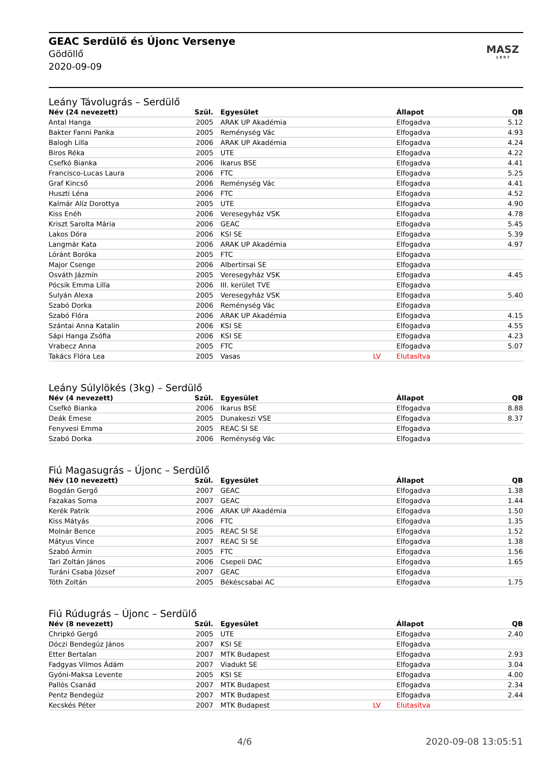GEAC Serdülő és Újonc Versenye
Gödöllő
2020-09-09
MASZ
1 8 9 7
Leány Távolugrás – Serdülő
| Név (24 nevezett) | Szül. | | Egyesület | | Állapot | QB |
| --- | --- | --- | --- | --- | --- | --- |
| Antal Hanga | 2005 | | ARAK UP Akadémia | | Elfogadva | 5.12 |
| Bakter Fanni Panka | 2005 | | Reménység Vác | | Elfogadva | 4.93 |
| Balogh Lilla | 2006 | | ARAK UP Akadémia | | Elfogadva | 4.24 |
| Biros Réka | 2005 | | UTE | | Elfogadva | 4.22 |
| Csefkó Bianka | 2006 | | Ikarus BSE | | Elfogadva | 4.41 |
| Francisco-Lucas Laura | 2006 | | FTC | | Elfogadva | 5.25 |
| Graf Kincső | 2006 | | Reménység Vác | | Elfogadva | 4.41 |
| Huszti Léna | 2006 | | FTC | | Elfogadva | 4.52 |
| Kalmár Alíz Dorottya | 2005 | | UTE | | Elfogadva | 4.90 |
| Kiss Enéh | 2006 | | Veresegyház VSK | | Elfogadva | 4.78 |
| Kriszt Sarolta Mária | 2006 | | GEAC | | Elfogadva | 5.45 |
| Lakos Dóra | 2006 | | KSI SE | | Elfogadva | 5.39 |
| Langmár Kata | 2006 | | ARAK UP Akadémia | | Elfogadva | 4.97 |
| Lóránt Boróka | 2005 | | FTC | | Elfogadva | |
| Major Csenge | 2006 | | Albertirsai SE | | Elfogadva | |
| Osváth Jázmín | 2005 | | Veresegyház VSK | | Elfogadva | 4.45 |
| Pócsik Emma Lilla | 2006 | | III. kerület TVE | | Elfogadva | |
| Sulyán Alexa | 2005 | | Veresegyház VSK | | Elfogadva | 5.40 |
| Szabó Dorka | 2006 | | Reménység Vác | | Elfogadva | |
| Szabó Flóra | 2006 | | ARAK UP Akadémia | | Elfogadva | 4.15 |
| Szántai Anna Katalin | 2006 | | KSI SE | | Elfogadva | 4.55 |
| Sápi Hanga Zsófia | 2006 | | KSI SE | | Elfogadva | 4.23 |
| Vrabecz Anna | 2005 | | FTC | | Elfogadva | 5.07 |
| Takács Flóra Lea | 2005 | | Vasas | LV | Elutasítva | |
Leány Súlylökés (3kg) – Serdülő
| Név (4 nevezett) | Szül. | | Egyesület | | Állapot | QB |
| --- | --- | --- | --- | --- | --- | --- |
| Csefkó Bianka | 2006 | | Ikarus BSE | | Elfogadva | 8.88 |
| Deák Emese | 2005 | | Dunakeszi VSE | | Elfogadva | 8.37 |
| Fenyvesi Emma | 2005 | | REAC SI SE | | Elfogadva | |
| Szabó Dorka | 2006 | | Reménység Vác | | Elfogadva | |
Fiú Magasugrás – Újonc – Serdülő
| Név (10 nevezett) | Szül. | | Egyesület | | Állapot | QB |
| --- | --- | --- | --- | --- | --- | --- |
| Bogdán Gergő | 2007 | | GEAC | | Elfogadva | 1.38 |
| Fazakas Soma | 2007 | | GEAC | | Elfogadva | 1.44 |
| Kerék Patrik | 2006 | | ARAK UP Akadémia | | Elfogadva | 1.50 |
| Kiss Mátyás | 2006 | | FTC | | Elfogadva | 1.35 |
| Molnár Bence | 2005 | | REAC SI SE | | Elfogadva | 1.52 |
| Mátyus Vince | 2007 | | REAC SI SE | | Elfogadva | 1.38 |
| Szabó Ármin | 2005 | | FTC | | Elfogadva | 1.56 |
| Tari Zoltán János | 2006 | | Csepeli DAC | | Elfogadva | 1.65 |
| Turáni Csaba József | 2007 | | GEAC | | Elfogadva | |
| Tóth Zoltán | 2005 | | Békéscsabai AC | | Elfogadva | 1.75 |
Fiú Rúdugrás – Újonc – Serdülő
| Név (8 nevezett) | Szül. | | Egyesület | | Állapot | QB |
| --- | --- | --- | --- | --- | --- | --- |
| Chripkó Gergő | 2005 | | UTE | | Elfogadva | 2.40 |
| Dóczi Bendegúz János | 2007 | | KSI SE | | Elfogadva | |
| Etter Bertalan | 2007 | | MTK Budapest | | Elfogadva | 2.93 |
| Fadgyas Vilmos Ádám | 2007 | | Viadukt SE | | Elfogadva | 3.04 |
| Gyóni-Maksa Levente | 2005 | | KSI SE | | Elfogadva | 4.00 |
| Pallós Csanád | 2007 | | MTK Budapest | | Elfogadva | 2.34 |
| Pentz Bendegúz | 2007 | | MTK Budapest | | Elfogadva | 2.44 |
| Kecskés Péter | 2007 | | MTK Budapest | LV | Elutasítva | |
4/6 2020-09-08 13:05:51